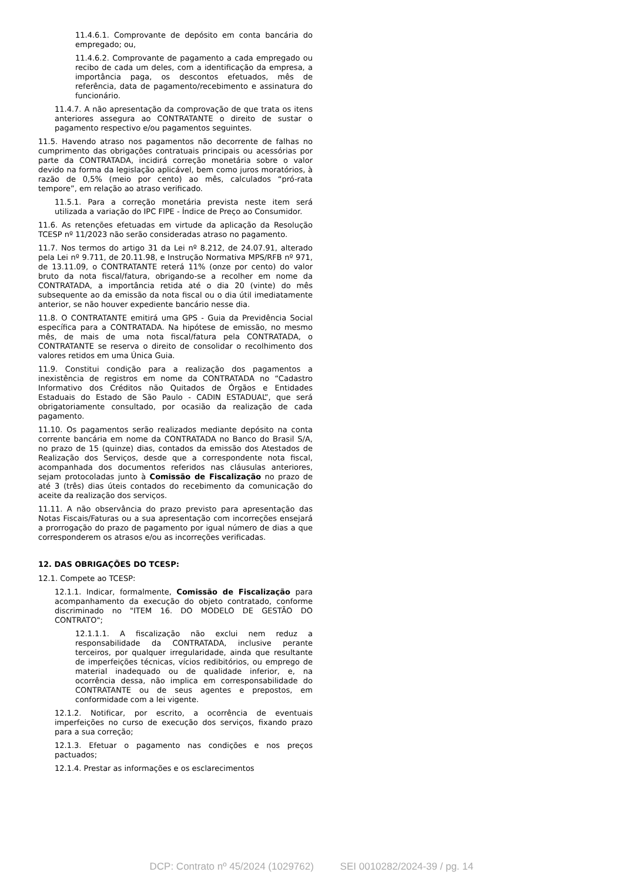11.4.6.1. Comprovante de depósito em conta bancária do empregado; ou,
11.4.6.2. Comprovante de pagamento a cada empregado ou recibo de cada um deles, com a identificação da empresa, a importância paga, os descontos efetuados, mês de referência, data de pagamento/recebimento e assinatura do funcionário.
11.4.7. A não apresentação da comprovação de que trata os itens anteriores assegura ao CONTRATANTE o direito de sustar o pagamento respectivo e/ou pagamentos seguintes.
11.5. Havendo atraso nos pagamentos não decorrente de falhas no cumprimento das obrigações contratuais principais ou acessórias por parte da CONTRATADA, incidirá correção monetária sobre o valor devido na forma da legislação aplicável, bem como juros moratórios, à razão de 0,5% (meio por cento) ao mês, calculados “pró-rata tempore”, em relação ao atraso verificado.
11.5.1. Para a correção monetária prevista neste item será utilizada a variação do IPC FIPE - Índice de Preço ao Consumidor.
11.6. As retenções efetuadas em virtude da aplicação da Resolução TCESP nº 11/2023 não serão consideradas atraso no pagamento.
11.7. Nos termos do artigo 31 da Lei nº 8.212, de 24.07.91, alterado pela Lei nº 9.711, de 20.11.98, e Instrução Normativa MPS/RFB nº 971, de 13.11.09, o CONTRATANTE reterá 11% (onze por cento) do valor bruto da nota fiscal/fatura, obrigando-se a recolher em nome da CONTRATADA, a importância retida até o dia 20 (vinte) do mês subsequente ao da emissão da nota fiscal ou o dia útil imediatamente anterior, se não houver expediente bancário nesse dia.
11.8. O CONTRATANTE emitirá uma GPS - Guia da Previdência Social específica para a CONTRATADA. Na hipótese de emissão, no mesmo mês, de mais de uma nota fiscal/fatura pela CONTRATADA, o CONTRATANTE se reserva o direito de consolidar o recolhimento dos valores retidos em uma Única Guia.
11.9. Constitui condição para a realização dos pagamentos a inexistência de registros em nome da CONTRATADA no “Cadastro Informativo dos Créditos não Quitados de Órgãos e Entidades Estaduais do Estado de São Paulo - CADIN ESTADUAL”, que será obrigatoriamente consultado, por ocasião da realização de cada pagamento.
11.10. Os pagamentos serão realizados mediante depósito na conta corrente bancária em nome da CONTRATADA no Banco do Brasil S/A, no prazo de 15 (quinze) dias, contados da emissão dos Atestados de Realização dos Serviços, desde que a correspondente nota fiscal, acompanhada dos documentos referidos nas cláusulas anteriores, sejam protocoladas junto à Comissão de Fiscalização no prazo de até 3 (três) dias úteis contados do recebimento da comunicação do aceite da realização dos serviços.
11.11. A não observância do prazo previsto para apresentação das Notas Fiscais/Faturas ou a sua apresentação com incorreções ensejará a prorrogação do prazo de pagamento por igual número de dias a que corresponderem os atrasos e/ou as incorreções verificadas.
12. DAS OBRIGAÇÕES DO TCESP:
12.1. Compete ao TCESP:
12.1.1. Indicar, formalmente, Comissão de Fiscalização para acompanhamento da execução do objeto contratado, conforme discriminado no "ITEM 16. DO MODELO DE GESTÃO DO CONTRATO";
12.1.1.1. A fiscalização não exclui nem reduz a responsabilidade da CONTRATADA, inclusive perante terceiros, por qualquer irregularidade, ainda que resultante de imperfeições técnicas, vícios redibitórios, ou emprego de material inadequado ou de qualidade inferior, e, na ocorrência dessa, não implica em corresponsabilidade do CONTRATANTE ou de seus agentes e prepostos, em conformidade com a lei vigente.
12.1.2. Notificar, por escrito, a ocorrência de eventuais imperfeições no curso de execução dos serviços, fixando prazo para a sua correção;
12.1.3. Efetuar o pagamento nas condições e nos preços pactuados;
12.1.4. Prestar as informações e os esclarecimentos
DCP: Contrato nº 45/2024 (1029762) SEI 0010282/2024-39 / pg. 14